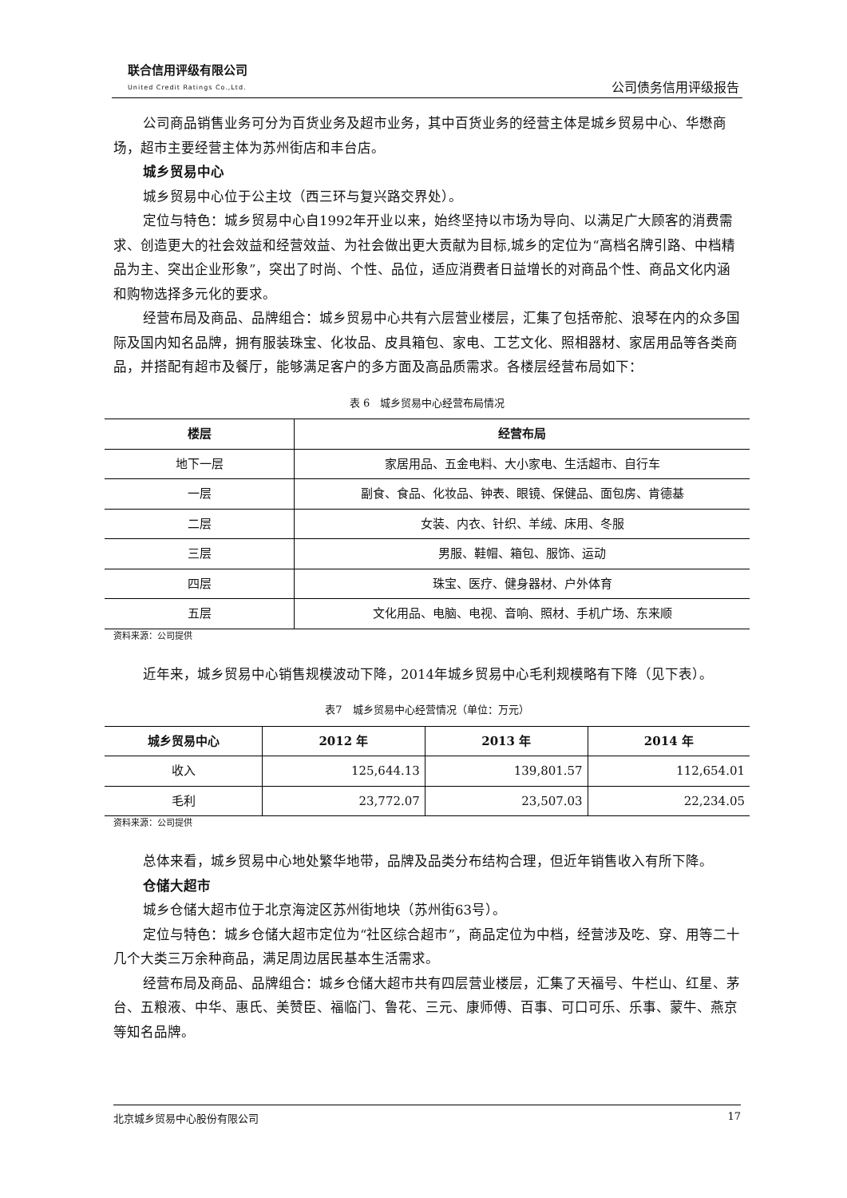联合信用评级有限公司
United Credit Ratings Co.,Ltd.
公司债务信用评级报告
公司商品销售业务可分为百货业务及超市业务，其中百货业务的经营主体是城乡贸易中心、华懋商场，超市主要经营主体为苏州街店和丰台店。
城乡贸易中心
城乡贸易中心位于公主坟（西三环与复兴路交界处）。
定位与特色：城乡贸易中心自1992年开业以来，始终坚持以市场为导向、以满足广大顾客的消费需求、创造更大的社会效益和经营效益、为社会做出更大贡献为目标,城乡的定位为“高档名牌引路、中档精品为主、突出企业形象”，突出了时尚、个性、品位，适应消费者日益增长的对商品个性、商品文化内涵和购物选择多元化的要求。
经营布局及商品、品牌组合：城乡贸易中心共有六层营业楼层，汇集了包括帝舵、浪琴在内的众多国际及国内知名品牌，拥有服装珠宝、化妆品、皮具箱包、家电、工艺文化、照相器材、家居用品等各类商品，并搭配有超市及餐厅，能够满足客户的多方面及高品质需求。各楼层经营布局如下：
表 6　城乡贸易中心经营布局情况
| 楼层 | 经营布局 |
| --- | --- |
| 地下一层 | 家居用品、五金电料、大小家电、生活超市、自行车 |
| 一层 | 副食、食品、化妆品、钟表、眼镜、保健品、面包房、肯德基 |
| 二层 | 女装、内衣、针织、羊绒、床用、冬服 |
| 三层 | 男服、鞋帽、箱包、服饰、运动 |
| 四层 | 珠宝、医疗、健身器材、户外体育 |
| 五层 | 文化用品、电脑、电视、音响、照材、手机广场、东来顺 |
资料来源：公司提供
近年来，城乡贸易中心销售规模波动下降，2014年城乡贸易中心毛利规模略有下降（见下表）。
表7　城乡贸易中心经营情况（单位：万元）
| 城乡贸易中心 | 2012 年 | 2013 年 | 2014 年 |
| --- | --- | --- | --- |
| 收入 | 125,644.13 | 139,801.57 | 112,654.01 |
| 毛利 | 23,772.07 | 23,507.03 | 22,234.05 |
资料来源：公司提供
总体来看，城乡贸易中心地处繁华地带，品牌及品类分布结构合理，但近年销售收入有所下降。
仓储大超市
城乡仓储大超市位于北京海淀区苏州街地块（苏州街63号）。
定位与特色：城乡仓储大超市定位为“社区综合超市”，商品定位为中档，经营涉及吃、穿、用等二十几个大类三万余种商品，满足周边居民基本生活需求。
经营布局及商品、品牌组合：城乡仓储大超市共有四层营业楼层，汇集了天福号、牛栏山、红星、茅台、五粮液、中华、惠氏、美赞臣、福临门、鲁花、三元、康师傅、百事、可口可乐、乐事、蒙牛、燕京等知名品牌。
北京城乡贸易中心股份有限公司 17